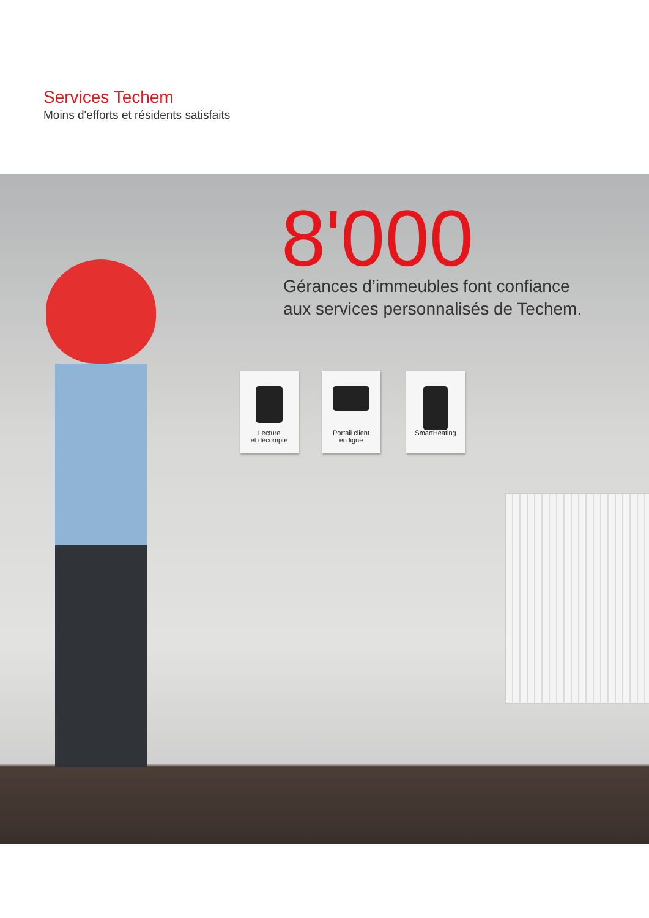Services Techem
Moins d'efforts et résidents satisfaits
8'000
Gérances d’immeubles font confiance
aux services personnalisés de Techem.
Lecture
et décompte
Portail client
en ligne
SmartHeating